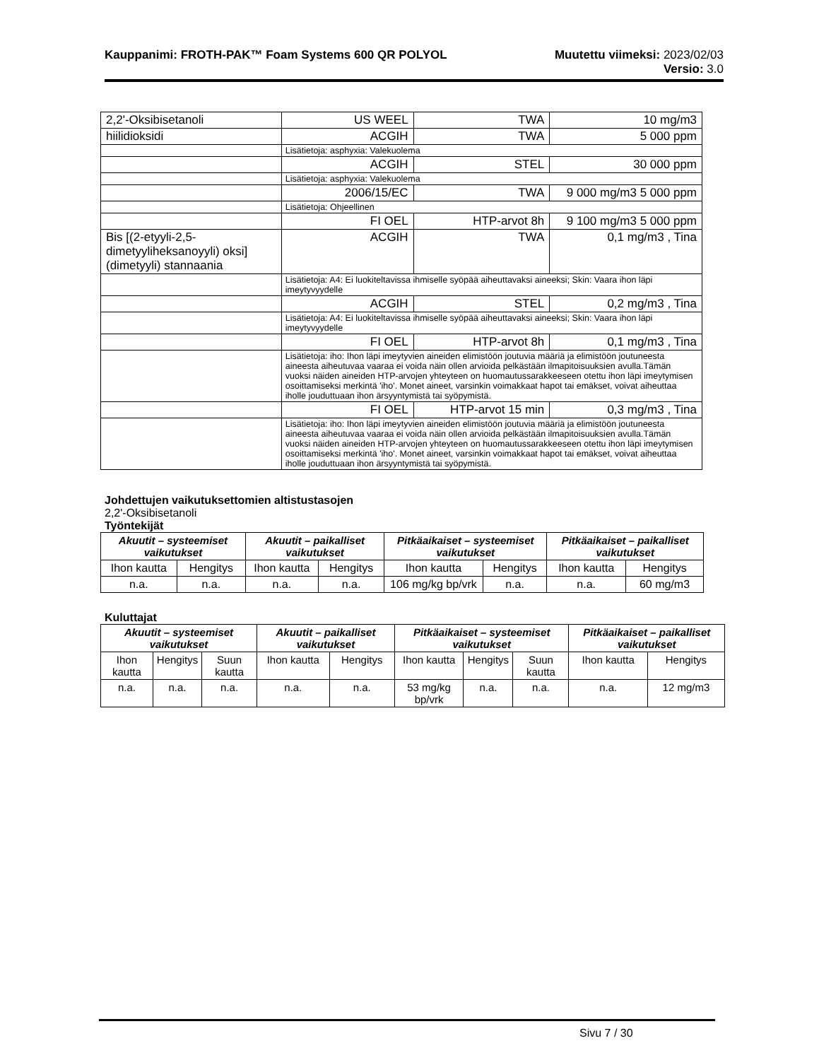Kauppanimi: FROTH-PAK™ Foam Systems 600 QR POLYOL Muutettu viimeksi: 2023/02/03
Versio: 3.0
| 2,2'-Oksibisetanoli | US WEEL | TWA | 10 mg/m3 |
| hiilidioksidi | ACGIH | TWA | 5 000 ppm |
| | Lisätietoja: asphyxia: Valekuolema | | |
| | ACGIH | STEL | 30 000 ppm |
| | Lisätietoja: asphyxia: Valekuolema | | |
| | 2006/15/EC | TWA | 9 000 mg/m3 5 000 ppm |
| | Lisätietoja: Ohjeellinen | | |
| | FI OEL | HTP-arvot 8h | 9 100 mg/m3 5 000 ppm |
| Bis [(2-etyyli-2,5-dimetyyliheksanoyyli) oksi] (dimetyyli) stannaania | ACGIH | TWA | 0,1 mg/m3 , Tina |
| | Lisätietoja: A4: Ei luokiteltavissa ihmiselle syöpää aiheuttavaksi aineeksi; Skin: Vaara ihon läpi imeytyvyydelle | | |
| | ACGIH | STEL | 0,2 mg/m3 , Tina |
| | Lisätietoja: A4: Ei luokiteltavissa ihmiselle syöpää aiheuttavaksi aineeksi; Skin: Vaara ihon läpi imeytyvyydelle | | |
| | FI OEL | HTP-arvot 8h | 0,1 mg/m3 , Tina |
| | Lisätietoja: iho: Ihon läpi imeytyvien aineiden elimistöön joutuvia määriä ja elimistöön joutuneesta aineesta aiheutuvaa vaaraa ei voida näin ollen arvioida pelkästään ilmapitoisuuksien avulla.Tämän vuoksi näiden aineiden HTP-arvojen yhteyteen on huomautussarakkeeseen otettu ihon läpi imeytymisen osoittamiseksi merkintä 'iho'. Monet aineet, varsinkin voimakkaat hapot tai emäkset, voivat aiheuttaa iholle jouduttuaan ihon ärsyyntymistä tai syöpymistä. | | |
| | FI OEL | HTP-arvot 15 min | 0,3 mg/m3 , Tina |
| | Lisätietoja: iho: Ihon läpi imeytyvien aineiden elimistöön joutuvia määriä ja elimistöön joutuneesta aineesta aiheutuvaa vaaraa ei voida näin ollen arvioida pelkästään ilmapitoisuuksien avulla.Tämän vuoksi näiden aineiden HTP-arvojen yhteyteen on huomautussarakkeeseen otettu ihon läpi imeytymisen osoittamiseksi merkintä 'iho'. Monet aineet, varsinkin voimakkaat hapot tai emäkset, voivat aiheuttaa iholle jouduttuaan ihon ärsyyntymistä tai syöpymistä. | | |
Johdettujen vaikutuksettomien altistustasojen
2,2'-Oksibisetanoli
Työntekijät
| Akuutit – systeemiset vaikutukset | | Akuutit – paikalliset vaikutukset | | Pitkäaikaiset – systeemiset vaikutukset | | Pitkäaikaiset – paikalliset vaikutukset | |
| --- | --- | --- | --- | --- | --- | --- | --- |
| Ihon kautta | Hengitys | Ihon kautta | Hengitys | Ihon kautta | Hengitys | Ihon kautta | Hengitys |
| n.a. | n.a. | n.a. | n.a. | 106 mg/kg bp/vrk | n.a. | n.a. | 60 mg/m3 |
Kuluttajat
| Akuutit – systeemiset vaikutukset | | | Akuutit – paikalliset vaikutukset | | Pitkäaikaiset – systeemiset vaikutukset | | | Pitkäaikaiset – paikalliset vaikutukset | |
| --- | --- | --- | --- | --- | --- | --- | --- | --- | --- |
| Ihon kautta | Hengitys | Suun kautta | Ihon kautta | Hengitys | Ihon kautta | Hengitys | Suun kautta | Ihon kautta | Hengitys |
| n.a. | n.a. | n.a. | n.a. | n.a. | 53 mg/kg bp/vrk | n.a. | n.a. | n.a. | 12 mg/m3 |
Sivu 7 / 30